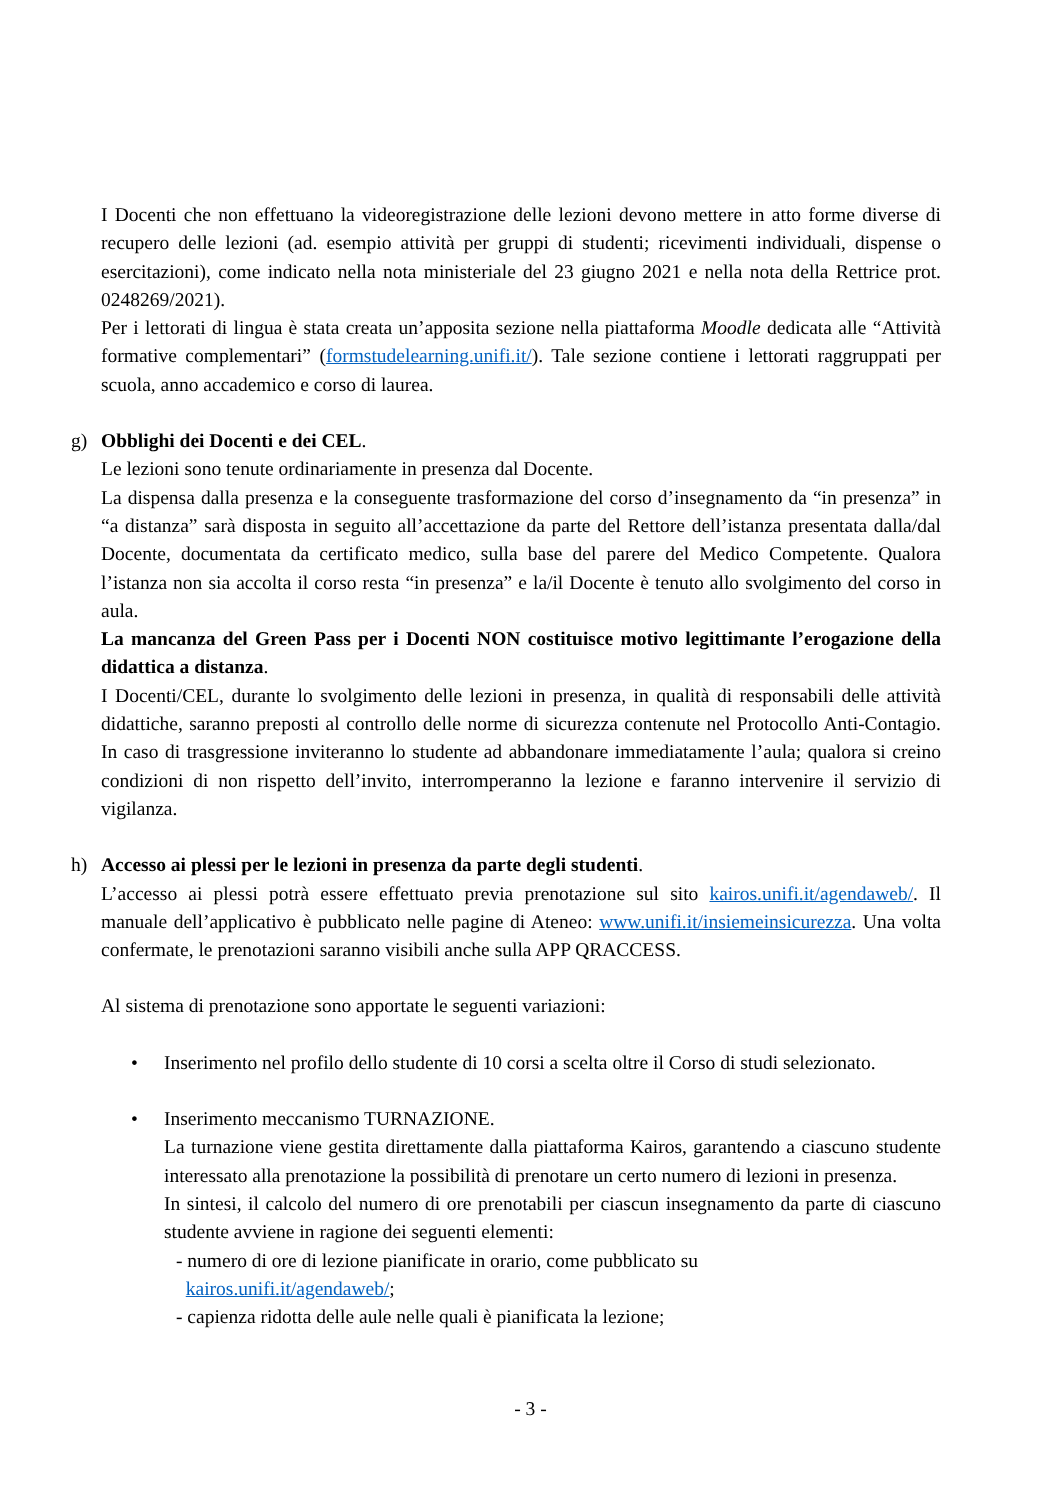I Docenti che non effettuano la videoregistrazione delle lezioni devono mettere in atto forme diverse di recupero delle lezioni (ad. esempio attività per gruppi di studenti; ricevimenti individuali, dispense o esercitazioni), come indicato nella nota ministeriale del 23 giugno 2021 e nella nota della Rettrice prot. 0248269/2021).
Per i lettorati di lingua è stata creata un’apposita sezione nella piattaforma Moodle dedicata alle “Attività formative complementari” (formstudelearning.unifi.it/). Tale sezione contiene i lettorati raggruppati per scuola, anno accademico e corso di laurea.
g) Obblighi dei Docenti e dei CEL.
Le lezioni sono tenute ordinariamente in presenza dal Docente.
La dispensa dalla presenza e la conseguente trasformazione del corso d’insegnamento da “in presenza” in “a distanza” sarà disposta in seguito all’accettazione da parte del Rettore dell’istanza presentata dalla/dal Docente, documentata da certificato medico, sulla base del parere del Medico Competente. Qualora l’istanza non sia accolta il corso resta “in presenza” e la/il Docente è tenuto allo svolgimento del corso in aula.
La mancanza del Green Pass per i Docenti NON costituisce motivo legittimante l’erogazione della didattica a distanza.
I Docenti/CEL, durante lo svolgimento delle lezioni in presenza, in qualità di responsabili delle attività didattiche, saranno preposti al controllo delle norme di sicurezza contenute nel Protocollo Anti-Contagio. In caso di trasgressione inviteranno lo studente ad abbandonare immediatamente l’aula; qualora si creino condizioni di non rispetto dell’invito, interromperanno la lezione e faranno intervenire il servizio di vigilanza.
h) Accesso ai plessi per le lezioni in presenza da parte degli studenti.
L’accesso ai plessi potrà essere effettuato previa prenotazione sul sito kairos.unifi.it/agendaweb/. Il manuale dell’applicativo è pubblicato nelle pagine di Ateneo: www.unifi.it/insiemeinsicurezza. Una volta confermate, le prenotazioni saranno visibili anche sulla APP QRACCESS.
Al sistema di prenotazione sono apportate le seguenti variazioni:
• Inserimento nel profilo dello studente di 10 corsi a scelta oltre il Corso di studi selezionato.
• Inserimento meccanismo TURNAZIONE.
La turnazione viene gestita direttamente dalla piattaforma Kairos, garantendo a ciascuno studente interessato alla prenotazione la possibilità di prenotare un certo numero di lezioni in presenza.
In sintesi, il calcolo del numero di ore prenotabili per ciascun insegnamento da parte di ciascuno studente avviene in ragione dei seguenti elementi:
- numero di ore di lezione pianificate in orario, come pubblicato su
kairos.unifi.it/agendaweb/;
- capienza ridotta delle aule nelle quali è pianificata la lezione;
- 3 -